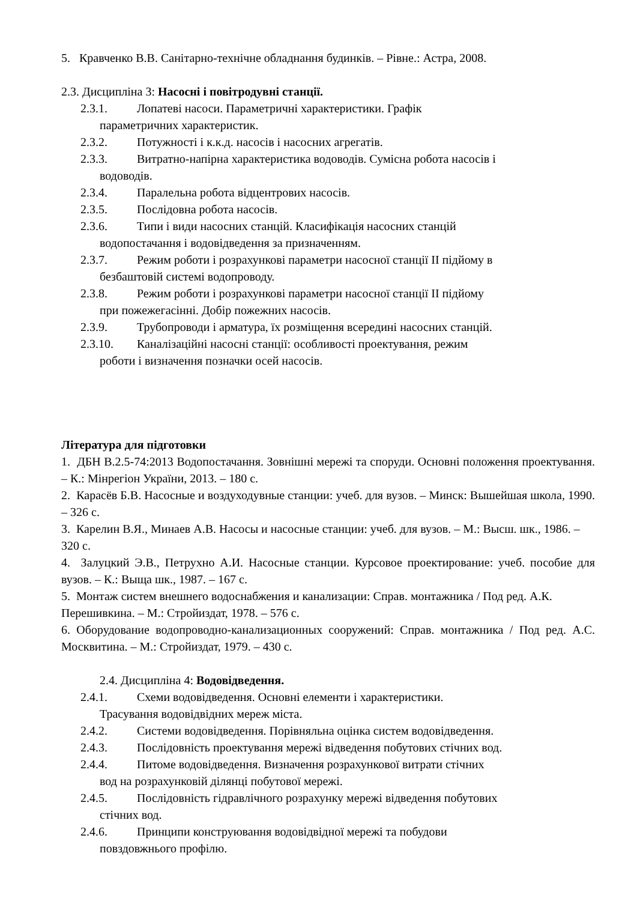5. Кравченко В.В. Санітарно-технічне обладнання будинків. – Рівне.: Астра, 2008.
2.3. Дисципліна 3: Насосні і повітродувні станції.
2.3.1. Лопатеві насоси. Параметричні характеристики. Графік
параметричних характеристик.
2.3.2. Потужності і к.к.д. насосів і насосних агрегатів.
2.3.3. Витратно-напірна характеристика водоводів. Сумісна робота насосів і
водоводів.
2.3.4. Паралельна робота відцентрових насосів.
2.3.5. Послідовна робота насосів.
2.3.6. Типи і види насосних станцій. Класифікація насосних станцій
водопостачання і водовідведення за призначенням.
2.3.7. Режим роботи і розрахункові параметри насосної станції II підйому в
безбаштовій системі водопроводу.
2.3.8. Режим роботи і розрахункові параметри насосної станції II підйому
при пожежегасінні. Добір пожежних насосів.
2.3.9. Трубопроводи і арматура, їх розміщення всередині насосних станцій.
2.3.10. Каналізаційні насосні станції: особливості проектування, режим
роботи і визначення позначки осей насосів.
Література для підготовки
1. ДБН В.2.5-74:2013 Водопостачання. Зовнішні мережі та споруди. Основні положення проектування. – К.: Мінрегіон України, 2013. – 180 с.
2. Карасёв Б.В. Насосные и воздуходувные станции: учеб. для вузов. – Минск: Вышейшая школа, 1990. – 326 с.
3. Карелин В.Я., Минаев А.В. Насосы и насосные станции: учеб. для вузов. – М.: Высш. шк., 1986. – 320 с.
4. Залуцкий Э.В., Петрухно А.И. Насосные станции. Курсовое проектирование: учеб. пособие для вузов. – К.: Выща шк., 1987. – 167 с.
5. Монтаж систем внешнего водоснабжения и канализации: Справ. монтажника / Под ред. А.К. Перешивкина. – М.: Стройиздат, 1978. – 576 с.
6. Оборудование водопроводно-канализационных сооружений: Справ. монтажника / Под ред. А.С. Москвитина. – М.: Стройиздат, 1979. – 430 с.
2.4. Дисципліна 4: Водовідведення.
2.4.1. Схеми водовідведення. Основні елементи і характеристики.
Трасування водовідвідних мереж міста.
2.4.2. Системи водовідведення. Порівняльна оцінка систем водовідведення.
2.4.3. Послідовність проектування мережі відведення побутових стічних вод.
2.4.4. Питоме водовідведення. Визначення розрахункової витрати стічних
вод на розрахунковій ділянці побутової мережі.
2.4.5. Послідовність гідравлічного розрахунку мережі відведення побутових
стічних вод.
2.4.6. Принципи конструювання водовідвідної мережі та побудови
повздовжнього профілю.